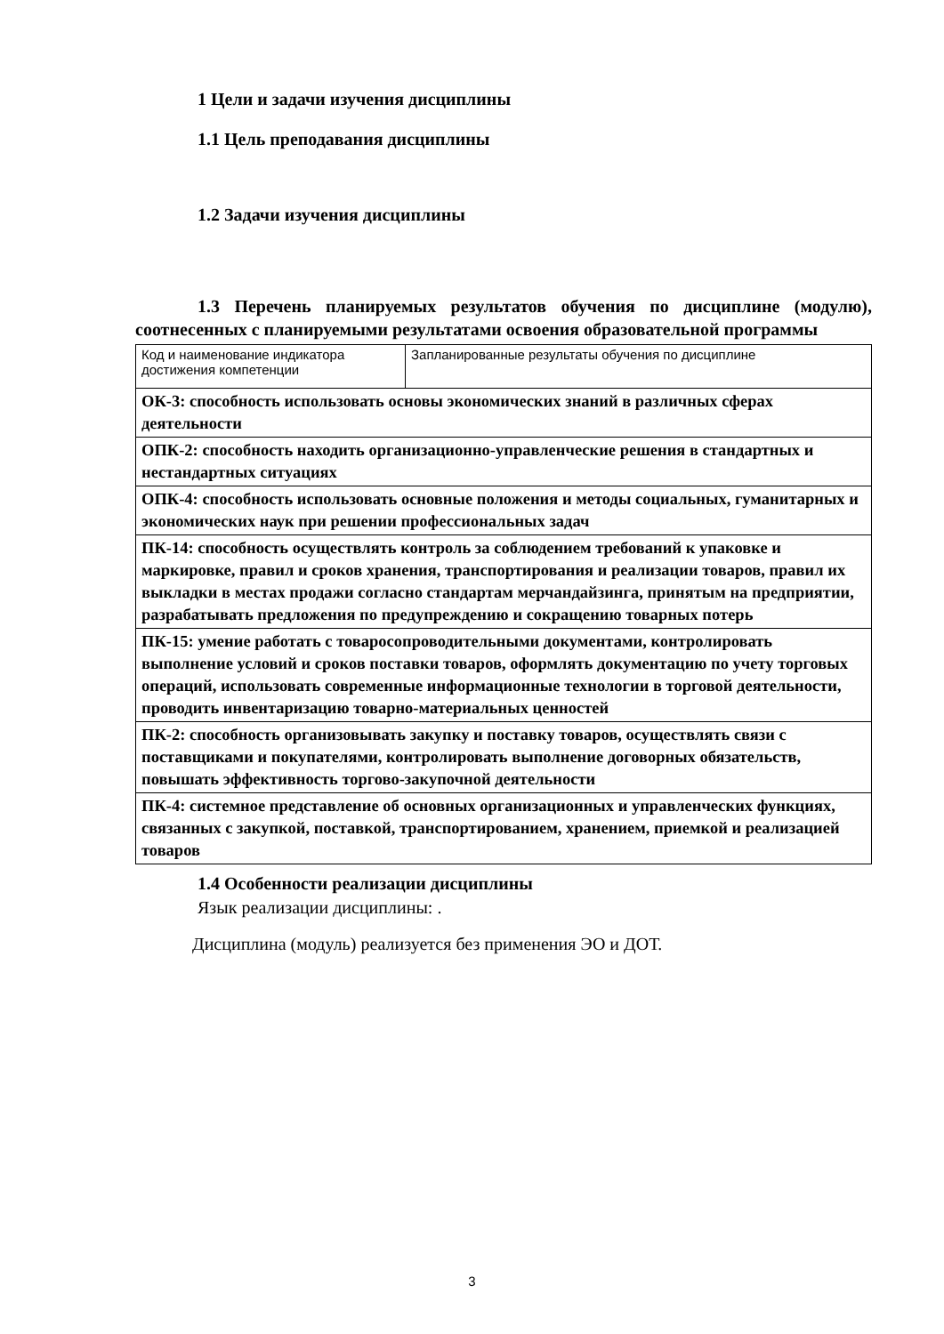1 Цели и задачи изучения дисциплины
1.1 Цель преподавания дисциплины
1.2 Задачи изучения дисциплины
1.3 Перечень планируемых результатов обучения по дисциплине (модулю), соотнесенных с планируемыми результатами освоения образовательной программы
| Код и наименование индикатора достижения компетенции | Запланированные результаты обучения по дисциплине |
| ОК-3: способность использовать основы экономических знаний в различных сферах деятельности | |
| ОПК-2: способность находить организационно-управленческие решения в стандартных и нестандартных ситуациях | |
| ОПК-4: способность использовать основные положения и методы социальных, гуманитарных и экономических наук при решении профессиональных задач | |
| ПК-14: способность осуществлять контроль за соблюдением требований к упаковке и маркировке, правил и сроков хранения, транспортирования и реализации товаров, правил их выкладки в местах продажи согласно стандартам мерчандайзинга, принятым на предприятии, разрабатывать предложения по предупреждению и сокращению товарных потерь | |
| ПК-15: умение работать с товаросопроводительными документами, контролировать выполнение условий и сроков поставки товаров, оформлять документацию по учету торговых операций, использовать современные информационные технологии в торговой деятельности, проводить инвентаризацию товарно-материальных ценностей | |
| ПК-2: способность организовывать закупку и поставку товаров, осуществлять связи с поставщиками и покупателями, контролировать выполнение договорных обязательств, повышать эффективность торгово-закупочной деятельности | |
| ПК-4: системное представление об основных организационных и управленческих функциях, связанных с закупкой, поставкой, транспортированием, хранением, приемкой и реализацией товаров | |
1.4 Особенности реализации дисциплины
Язык реализации дисциплины: .
Дисциплина (модуль) реализуется без применения ЭО и ДОТ.
3